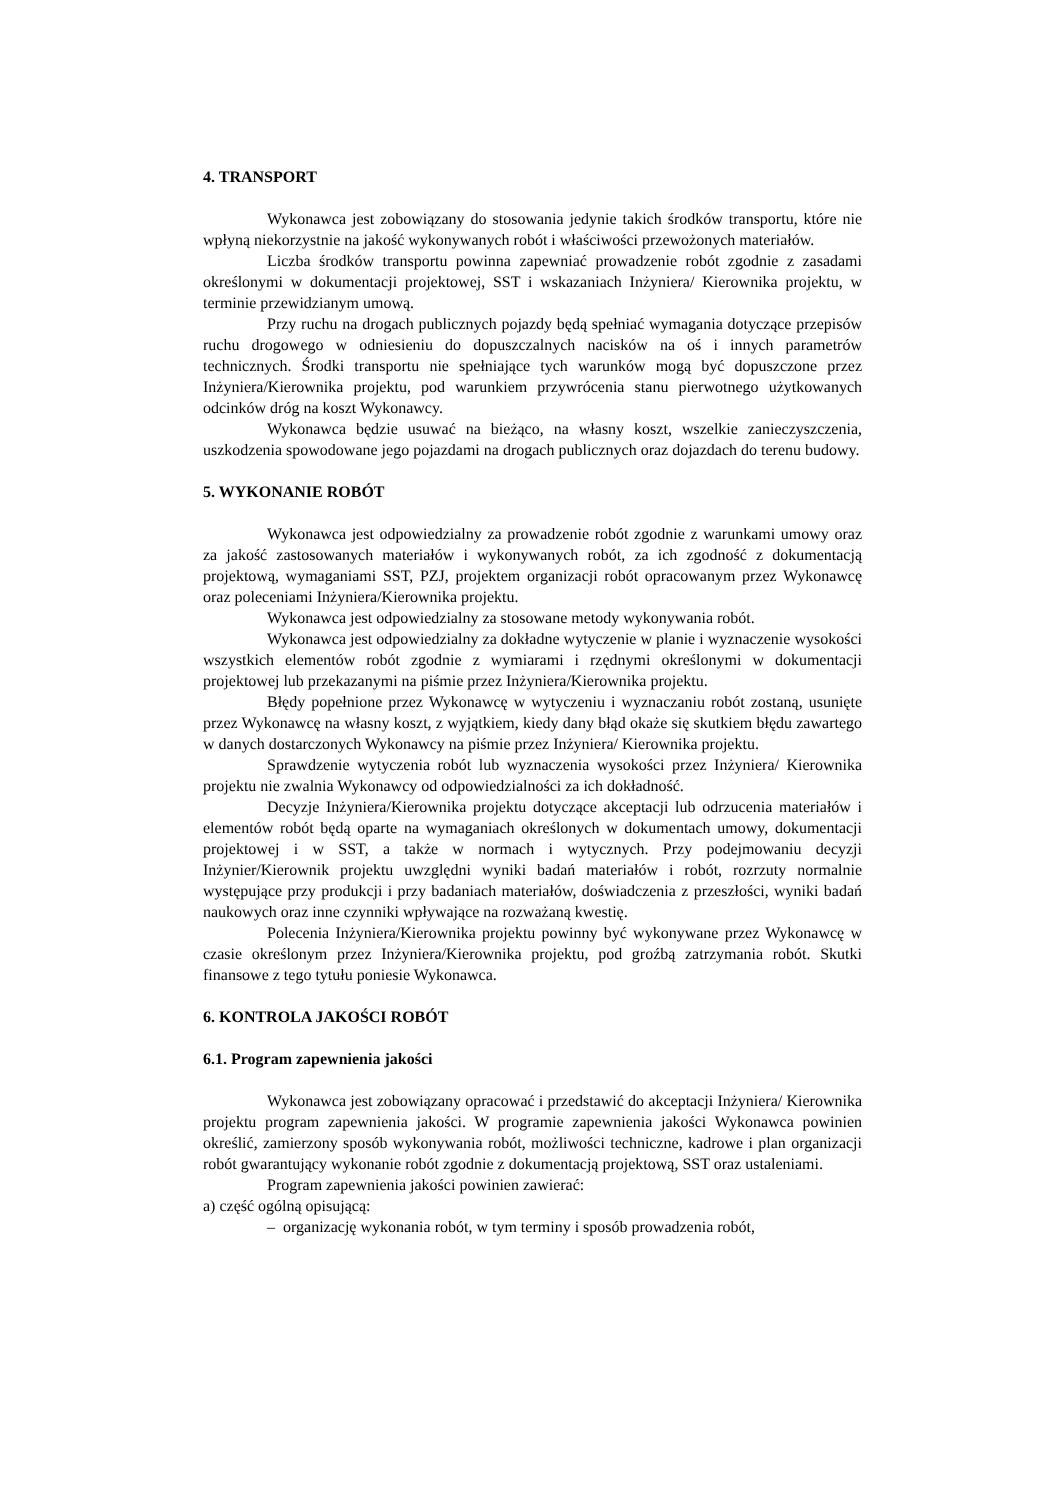4. TRANSPORT
Wykonawca jest zobowiązany do stosowania jedynie takich środków transportu, które nie wpłyną niekorzystnie na jakość wykonywanych robót i właściwości przewożonych materiałów.
Liczba środków transportu powinna zapewniać prowadzenie robót zgodnie z zasadami określonymi w dokumentacji projektowej, SST i wskazaniach Inżyniera/ Kierownika projektu, w terminie przewidzianym umową.
Przy ruchu na drogach publicznych pojazdy będą spełniać wymagania dotyczące przepisów ruchu drogowego w odniesieniu do dopuszczalnych nacisków na oś i innych parametrów technicznych. Środki transportu nie spełniające tych warunków mogą być dopuszczone przez Inżyniera/Kierownika projektu, pod warunkiem przywrócenia stanu pierwotnego użytkowanych odcinków dróg na koszt Wykonawcy.
Wykonawca będzie usuwać na bieżąco, na własny koszt, wszelkie zanieczyszczenia, uszkodzenia spowodowane jego pojazdami na drogach publicznych oraz dojazdach do terenu budowy.
5. WYKONANIE ROBÓT
Wykonawca jest odpowiedzialny za prowadzenie robót zgodnie z warunkami umowy oraz za jakość zastosowanych materiałów i wykonywanych robót, za ich zgodność z dokumentacją projektową, wymaganiami SST, PZJ, projektem organizacji robót opracowanym przez Wykonawcę oraz poleceniami Inżyniera/Kierownika projektu.
Wykonawca jest odpowiedzialny za stosowane metody wykonywania robót.
Wykonawca jest odpowiedzialny za dokładne wytyczenie w planie i wyznaczenie wysokości wszystkich elementów robót zgodnie z wymiarami i rzędnymi określonymi w dokumentacji projektowej lub przekazanymi na piśmie przez Inżyniera/Kierownika projektu.
Błędy popełnione przez Wykonawcę w wytyczeniu i wyznaczaniu robót zostaną, usunięte przez Wykonawcę na własny koszt, z wyjątkiem, kiedy dany błąd okaże się skutkiem błędu zawartego w danych dostarczonych Wykonawcy na piśmie przez Inżyniera/ Kierownika projektu.
Sprawdzenie wytyczenia robót lub wyznaczenia wysokości przez Inżyniera/ Kierownika projektu nie zwalnia Wykonawcy od odpowiedzialności za ich dokładność.
Decyzje Inżyniera/Kierownika projektu dotyczące akceptacji lub odrzucenia materiałów i elementów robót będą oparte na wymaganiach określonych w dokumentach umowy, dokumentacji projektowej i w SST, a także w normach i wytycznych. Przy podejmowaniu decyzji Inżynier/Kierownik projektu uwzględni wyniki badań materiałów i robót, rozrzuty normalnie występujące przy produkcji i przy badaniach materiałów, doświadczenia z przeszłości, wyniki badań naukowych oraz inne czynniki wpływające na rozważaną kwestię.
Polecenia Inżyniera/Kierownika projektu powinny być wykonywane przez Wykonawcę w czasie określonym przez Inżyniera/Kierownika projektu, pod groźbą zatrzymania robót. Skutki finansowe z tego tytułu poniesie Wykonawca.
6. KONTROLA JAKOŚCI ROBÓT
6.1. Program zapewnienia jakości
Wykonawca jest zobowiązany opracować i przedstawić do akceptacji Inżyniera/ Kierownika projektu program zapewnienia jakości. W programie zapewnienia jakości Wykonawca powinien określić, zamierzony sposób wykonywania robót, możliwości techniczne, kadrowe i plan organizacji robót gwarantujący wykonanie robót zgodnie z dokumentacją projektową, SST oraz ustaleniami.
Program zapewnienia jakości powinien zawierać:
a) część ogólną opisującą:
– organizację wykonania robót, w tym terminy i sposób prowadzenia robót,